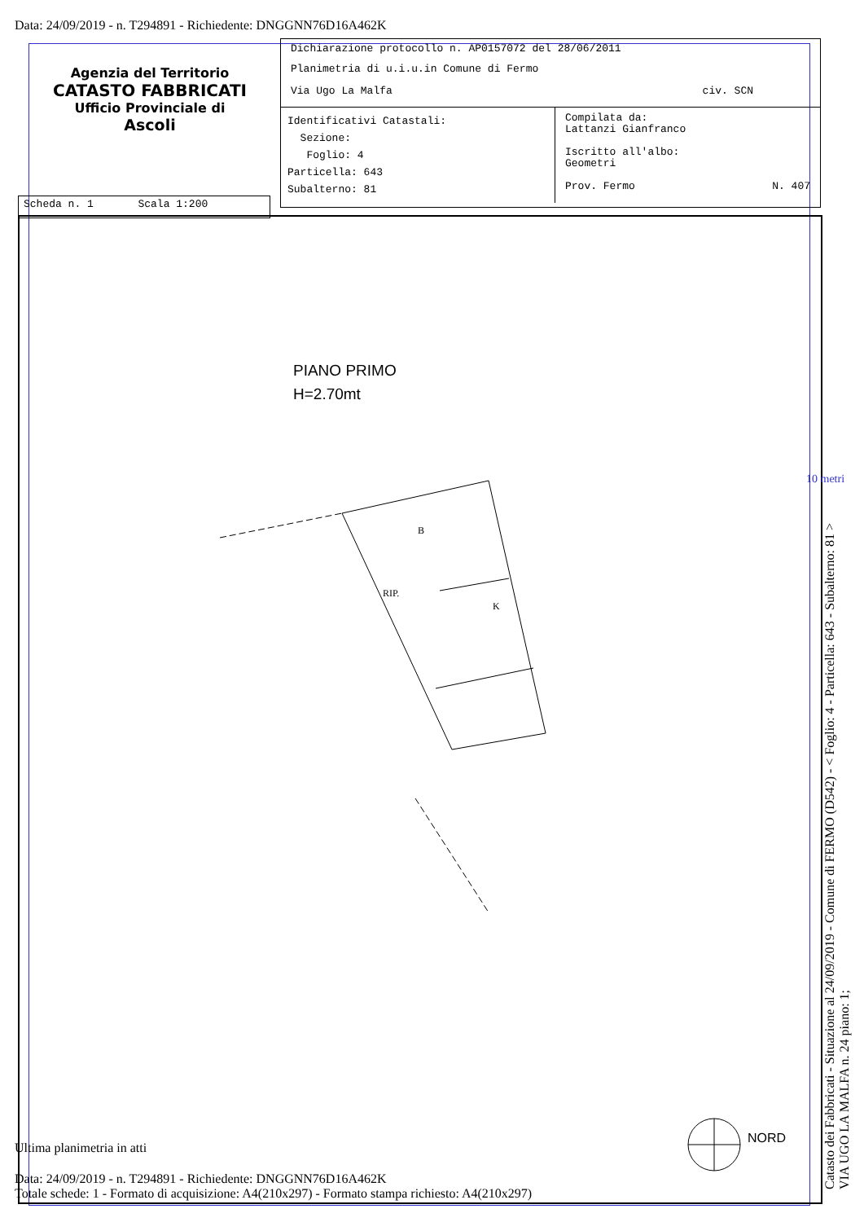Data: 24/09/2019 - n. T294891 - Richiedente: DNGGNN76D16A462K
Agenzia del Territorio
CATASTO FABBRICATI
Ufficio Provinciale di
Ascoli
Dichiarazione protocollo n. AP0157072 del 28/06/2011
Planimetria di u.i.u.in Comune di Fermo
Via Ugo La Malfa civ. SCN
Identificativi Catastali:
Sezione:
Foglio: 4
Particella: 643
Subalterno: 81
Compilata da:
Lattanzi Gianfranco
Iscritto all'albo:
Geometri
Prov. Fermo N. 407
Scheda n. 1 Scala 1:200
PIANO PRIMO
H=2.70mt
B
RIP.
K
10 metri
Catasto dei Fabbricati - Situazione al 24/09/2019 - Comune di FERMO (D542) - < Foglio: 4 - Particella: 643 - Subalterno: 81 >
VIA UGO LA MALFA n. 24 piano: 1;
NORD
Ultima planimetria in atti
Data: 24/09/2019 - n. T294891 - Richiedente: DNGGNN76D16A462K
Totale schede: 1 - Formato di acquisizione: A4(210x297) - Formato stampa richiesto: A4(210x297)